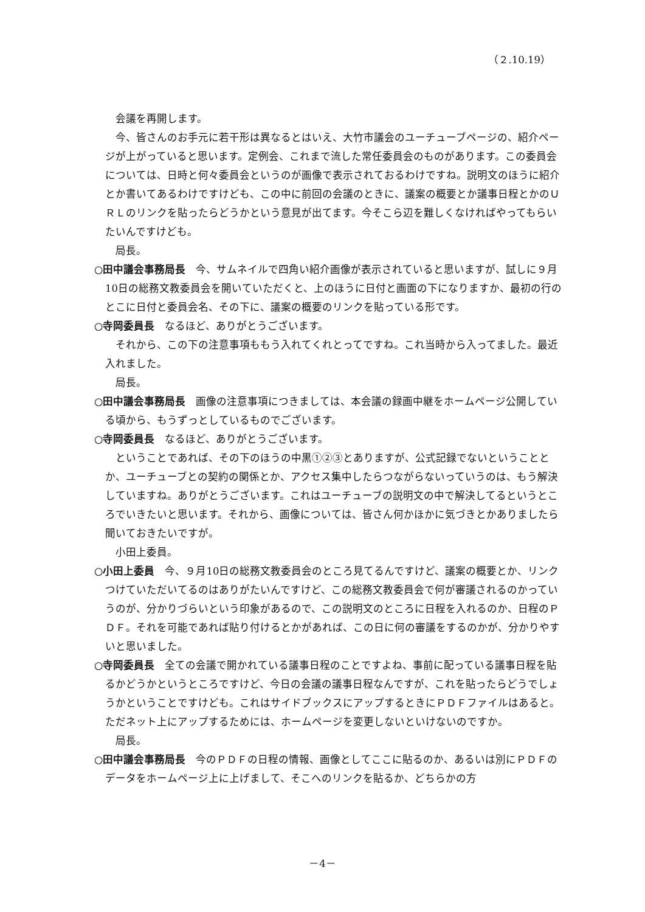（２.10.19）
会議を再開します。
今、皆さんのお手元に若干形は異なるとはいえ、大竹市議会のユーチューブページの、紹介ページが上がっていると思います。定例会、これまで流した常任委員会のものがあります。この委員会については、日時と何々委員会というのが画像で表示されておるわけですね。説明文のほうに紹介とか書いてあるわけですけども、この中に前回の会議のときに、議案の概要とか議事日程とかのＵＲＬのリンクを貼ったらどうかという意見が出てます。今そこら辺を難しくなければやってもらいたいんですけども。
局長。
○田中議会事務局長　今、サムネイルで四角い紹介画像が表示されていると思いますが、試しに９月10日の総務文教委員会を開いていただくと、上のほうに日付と画面の下になりますか、最初の行のとこに日付と委員会名、その下に、議案の概要のリンクを貼っている形です。
○寺岡委員長　なるほど、ありがとうございます。
それから、この下の注意事項ももう入れてくれとってですね。これ当時から入ってました。最近入れました。
局長。
○田中議会事務局長　画像の注意事項につきましては、本会議の録画中継をホームページ公開している頃から、もうずっとしているものでございます。
○寺岡委員長　なるほど、ありがとうございます。
ということであれば、その下のほうの中黒①②③とありますが、公式記録でないということとか、ユーチューブとの契約の関係とか、アクセス集中したらつながらないっていうのは、もう解決していますね。ありがとうございます。これはユーチューブの説明文の中で解決してるというところでいきたいと思います。それから、画像については、皆さん何かほかに気づきとかありましたら聞いておきたいですが。
小田上委員。
○小田上委員　今、９月10日の総務文教委員会のところ見てるんですけど、議案の概要とか、リンクつけていただいてるのはありがたいんですけど、この総務文教委員会で何が審議されるのかっていうのが、分かりづらいという印象があるので、この説明文のところに日程を入れるのか、日程のＰＤＦ。それを可能であれば貼り付けるとかがあれば、この日に何の審議をするのかが、分かりやすいと思いました。
○寺岡委員長　全ての会議で開かれている議事日程のことですよね、事前に配っている議事日程を貼るかどうかというところですけど、今日の会議の議事日程なんですが、これを貼ったらどうでしょうかということですけども。これはサイドブックスにアップするときにＰＤＦファイルはあると。ただネット上にアップするためには、ホームページを変更しないといけないのですか。
局長。
○田中議会事務局長　今のＰＤＦの日程の情報、画像としてここに貼るのか、あるいは別にＰＤＦのデータをホームページ上に上げまして、そこへのリンクを貼るか、どちらかの方
－4－